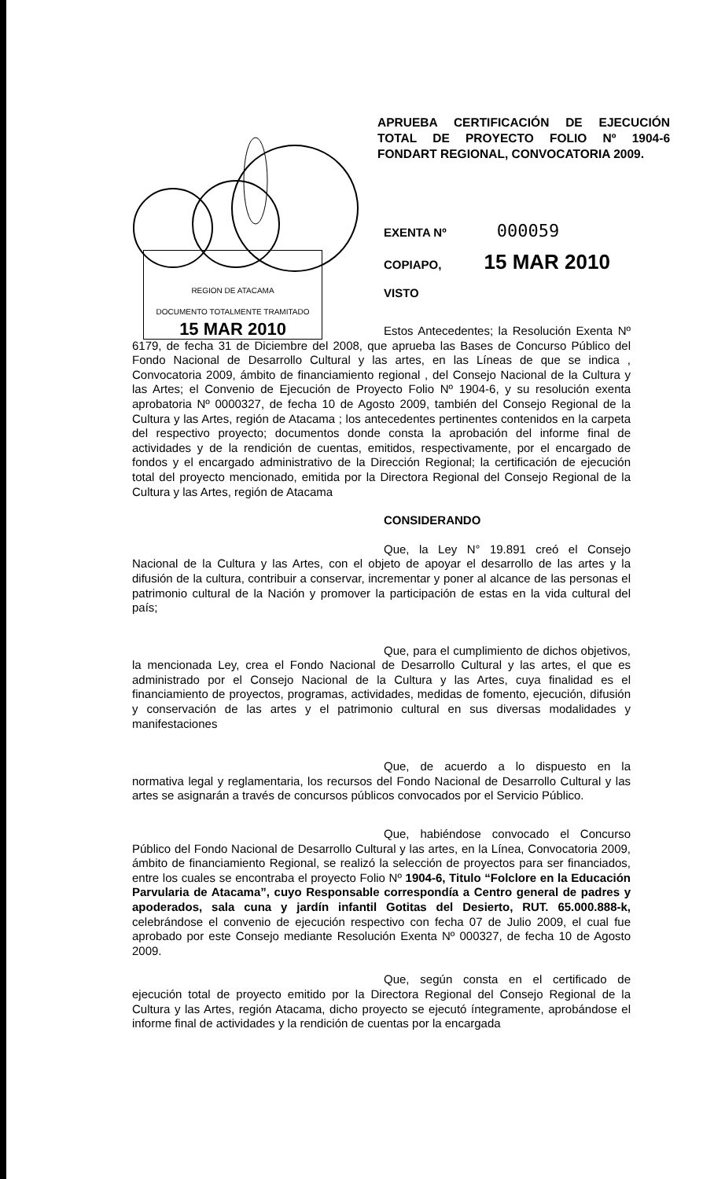APRUEBA CERTIFICACIÓN DE EJECUCIÓN TOTAL DE PROYECTO FOLIO Nº 1904-6 FONDART REGIONAL, CONVOCATORIA 2009.
REGION DE ATACAMA
DOCUMENTO TOTALMENTE TRAMITADO
15 MAR 2010
EXENTA Nº 000059
COPIAPO, 15 MAR 2010
VISTO
Estos Antecedentes; la Resolución Exenta Nº 6179, de fecha 31 de Diciembre del 2008, que aprueba las Bases de Concurso Público del Fondo Nacional de Desarrollo Cultural y las artes, en las Líneas de que se indica , Convocatoria 2009, ámbito de financiamiento regional , del Consejo Nacional de la Cultura y las Artes; el Convenio de Ejecución de Proyecto Folio Nº 1904-6, y su resolución exenta aprobatoria Nº 0000327, de fecha 10 de Agosto 2009, también del Consejo Regional de la Cultura y las Artes, región de Atacama ; los antecedentes pertinentes contenidos en la carpeta del respectivo proyecto; documentos donde consta la aprobación del informe final de actividades y de la rendición de cuentas, emitidos, respectivamente, por el encargado de fondos y el encargado administrativo de la Dirección Regional; la certificación de ejecución total del proyecto mencionado, emitida por la Directora Regional del Consejo Regional de la Cultura y las Artes, región de Atacama
CONSIDERANDO
Que, la Ley N° 19.891 creó el Consejo Nacional de la Cultura y las Artes, con el objeto de apoyar el desarrollo de las artes y la difusión de la cultura, contribuir a conservar, incrementar y poner al alcance de las personas el patrimonio cultural de la Nación y promover la participación de estas en la vida cultural del país;
Que, para el cumplimiento de dichos objetivos, la mencionada Ley, crea el Fondo Nacional de Desarrollo Cultural y las artes, el que es administrado por el Consejo Nacional de la Cultura y las Artes, cuya finalidad es el financiamiento de proyectos, programas, actividades, medidas de fomento, ejecución, difusión y conservación de las artes y el patrimonio cultural en sus diversas modalidades y manifestaciones
Que, de acuerdo a lo dispuesto en la normativa legal y reglamentaria, los recursos del Fondo Nacional de Desarrollo Cultural y las artes se asignarán a través de concursos públicos convocados por el Servicio Público.
Que, habiéndose convocado el Concurso Público del Fondo Nacional de Desarrollo Cultural y las artes, en la Línea, Convocatoria 2009, ámbito de financiamiento Regional, se realizó la selección de proyectos para ser financiados, entre los cuales se encontraba el proyecto Folio Nº 1904-6, Titulo “Folclore en la Educación Parvularia de Atacama”, cuyo Responsable correspondía a Centro general de padres y apoderados, sala cuna y jardín infantil Gotitas del Desierto, RUT. 65.000.888-k, celebrándose el convenio de ejecución respectivo con fecha 07 de Julio 2009, el cual fue aprobado por este Consejo mediante Resolución Exenta Nº 000327, de fecha 10 de Agosto 2009.
Que, según consta en el certificado de ejecución total de proyecto emitido por la Directora Regional del Consejo Regional de la Cultura y las Artes, región Atacama, dicho proyecto se ejecutó íntegramente, aprobándose el informe final de actividades y la rendición de cuentas por la encargada